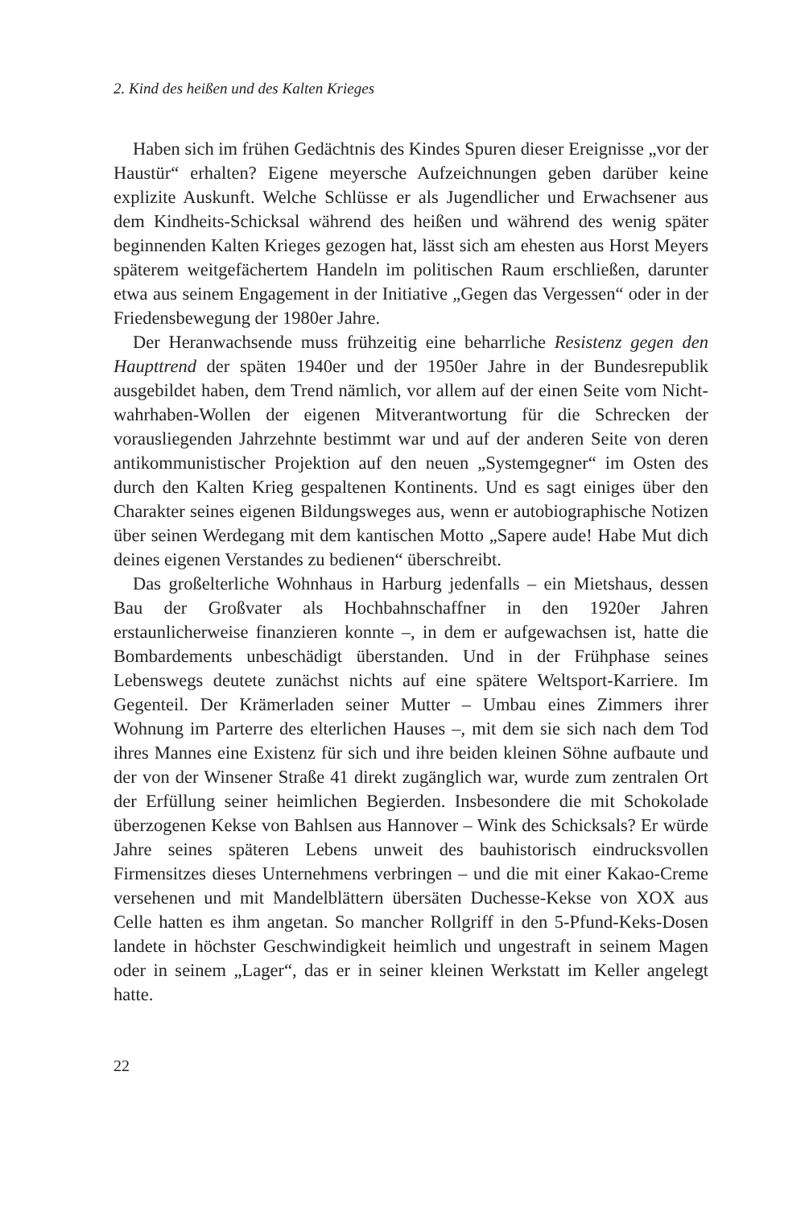2. Kind des heißen und des Kalten Krieges
Haben sich im frühen Gedächtnis des Kindes Spuren dieser Ereignisse „vor der Haustür“ erhalten? Eigene meyersche Aufzeichnungen geben darüber keine explizite Auskunft. Welche Schlüsse er als Jugendlicher und Erwachsener aus dem Kindheits-Schicksal während des heißen und während des wenig später beginnenden Kalten Krieges gezogen hat, lässt sich am ehesten aus Horst Meyers späterem weitgefächertem Handeln im politischen Raum erschließen, darunter etwa aus seinem Engagement in der Initiative „Gegen das Vergessen“ oder in der Friedensbewegung der 1980er Jahre.
Der Heranwachsende muss frühzeitig eine beharrliche Resistenz gegen den Haupttrend der späten 1940er und der 1950er Jahre in der Bundesrepublik ausgebildet haben, dem Trend nämlich, vor allem auf der einen Seite vom Nicht-wahrhaben-Wollen der eigenen Mitverantwortung für die Schrecken der vorausliegenden Jahrzehnte bestimmt war und auf der anderen Seite von deren antikommunistischer Projektion auf den neuen „Systemgegner“ im Osten des durch den Kalten Krieg gespaltenen Kontinents. Und es sagt einiges über den Charakter seines eigenen Bildungsweges aus, wenn er autobiographische Notizen über seinen Werdegang mit dem kantischen Motto „Sapere aude! Habe Mut dich deines eigenen Verstandes zu bedienen“ überschreibt.
Das großelterliche Wohnhaus in Harburg jedenfalls – ein Mietshaus, dessen Bau der Großvater als Hochbahnschaffner in den 1920er Jahren erstaunlicherweise finanzieren konnte –, in dem er aufgewachsen ist, hatte die Bombardements unbeschädigt überstanden. Und in der Frühphase seines Lebenswegs deutete zunächst nichts auf eine spätere Weltsport-Karriere. Im Gegenteil. Der Krämerladen seiner Mutter – Umbau eines Zimmers ihrer Wohnung im Parterre des elterlichen Hauses –, mit dem sie sich nach dem Tod ihres Mannes eine Existenz für sich und ihre beiden kleinen Söhne aufbaute und der von der Winsener Straße 41 direkt zugänglich war, wurde zum zentralen Ort der Erfüllung seiner heimlichen Begierden. Insbesondere die mit Schokolade überzogenen Kekse von Bahlsen aus Hannover – Wink des Schicksals? Er würde Jahre seines späteren Lebens unweit des bauhistorisch eindrucksvollen Firmensitzes dieses Unternehmens verbringen – und die mit einer Kakao-Creme versehenen und mit Mandelblättern übersäten Duchesse-Kekse von XOX aus Celle hatten es ihm angetan. So mancher Rollgriff in den 5-Pfund-Keks-Dosen landete in höchster Geschwindigkeit heimlich und ungestraft in seinem Magen oder in seinem „Lager“, das er in seiner kleinen Werkstatt im Keller angelegt hatte.
22